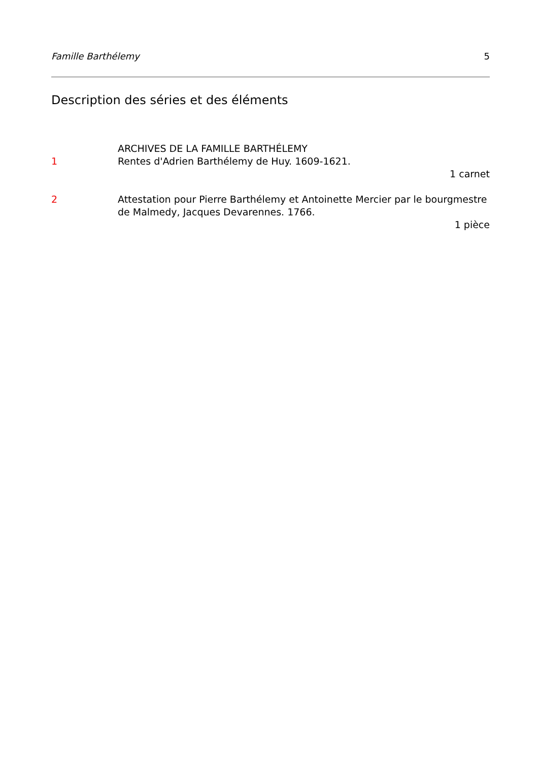Famille Barthélemy 5
Description des séries et des éléments
ARCHIVES DE LA FAMILLE BARTHÉLEMY
1 Rentes d'Adrien Barthélemy de Huy. 1609-1621.
1 carnet
2 Attestation pour Pierre Barthélemy et Antoinette Mercier par le bourgmestre de Malmedy, Jacques Devarennes. 1766.
1 pièce